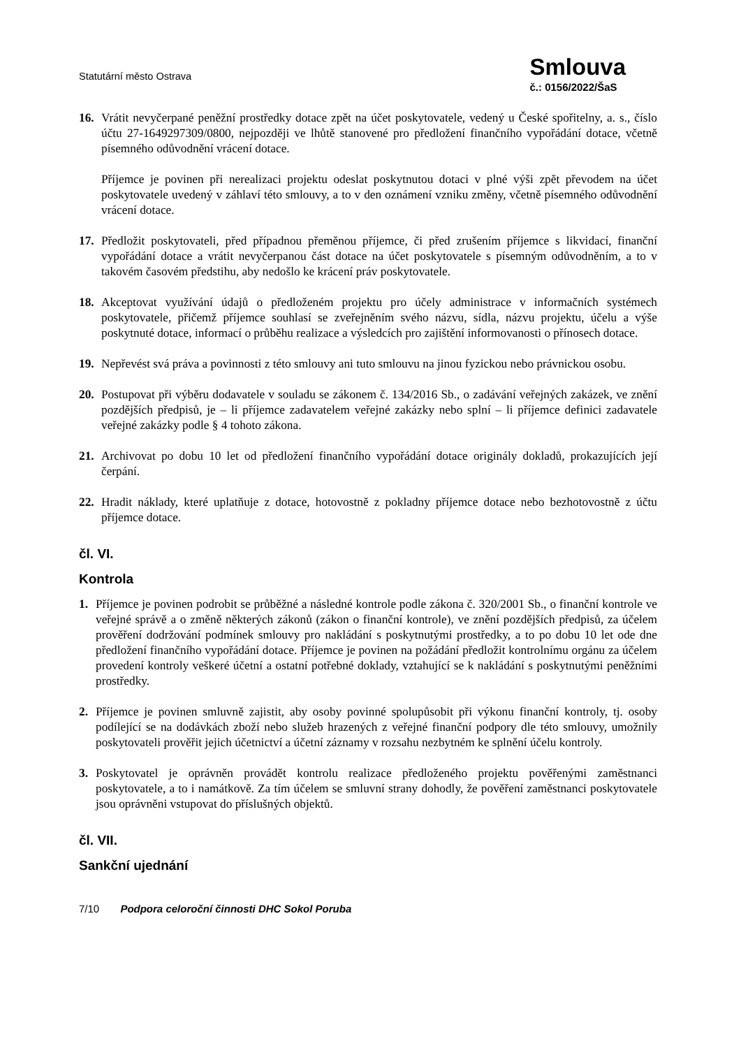Statutární město Ostrava
Smlouva
č.: 0156/2022/ŠaS
16. Vrátit nevyčerpané peněžní prostředky dotace zpět na účet poskytovatele, vedený u České spořitelny, a. s., číslo účtu 27-1649297309/0800, nejpozději ve lhůtě stanovené pro předložení finančního vypořádání dotace, včetně písemného odůvodnění vrácení dotace.
Příjemce je povinen při nerealizaci projektu odeslat poskytnutou dotaci v plné výši zpět převodem na účet poskytovatele uvedený v záhlaví této smlouvy, a to v den oznámení vzniku změny, včetně písemného odůvodnění vrácení dotace.
17. Předložit poskytovateli, před případnou přeměnou příjemce, či před zrušením příjemce s likvidací, finanční vypořádání dotace a vrátit nevyčerpanou část dotace na účet poskytovatele s písemným odůvodněním, a to v takovém časovém předstihu, aby nedošlo ke krácení práv poskytovatele.
18. Akceptovat využívání údajů o předloženém projektu pro účely administrace v informačních systémech poskytovatele, přičemž příjemce souhlasí se zveřejněním svého názvu, sídla, názvu projektu, účelu a výše poskytnuté dotace, informací o průběhu realizace a výsledcích pro zajištění informovanosti o přínosech dotace.
19. Nepřevést svá práva a povinnosti z této smlouvy ani tuto smlouvu na jinou fyzickou nebo právnickou osobu.
20. Postupovat při výběru dodavatele v souladu se zákonem č. 134/2016 Sb., o zadávání veřejných zakázek, ve znění pozdějších předpisů, je – li příjemce zadavatelem veřejné zakázky nebo splní – li příjemce definici zadavatele veřejné zakázky podle § 4 tohoto zákona.
21. Archivovat po dobu 10 let od předložení finančního vypořádání dotace originály dokladů, prokazujících její čerpání.
22. Hradit náklady, které uplatňuje z dotace, hotovostně z pokladny příjemce dotace nebo bezhotovostně z účtu příjemce dotace.
čl. VI.
Kontrola
1. Příjemce je povinen podrobit se průběžné a následné kontrole podle zákona č. 320/2001 Sb., o finanční kontrole ve veřejné správě a o změně některých zákonů (zákon o finanční kontrole), ve znění pozdějších předpisů, za účelem prověření dodržování podmínek smlouvy pro nakládání s poskytnutými prostředky, a to po dobu 10 let ode dne předložení finančního vypořádání dotace. Příjemce je povinen na požádání předložit kontrolnímu orgánu za účelem provedení kontroly veškeré účetní a ostatní potřebné doklady, vztahující se k nakládání s poskytnutými peněžními prostředky.
2. Příjemce je povinen smluvně zajistit, aby osoby povinné spolupůsobit při výkonu finanční kontroly, tj. osoby podílející se na dodávkách zboží nebo služeb hrazených z veřejné finanční podpory dle této smlouvy, umožnily poskytovateli prověřit jejich účetnictví a účetní záznamy v rozsahu nezbytném ke splnění účelu kontroly.
3. Poskytovatel je oprávněn provádět kontrolu realizace předloženého projektu pověřenými zaměstnanci poskytovatele, a to i namátkově. Za tím účelem se smluvní strany dohodly, že pověření zaměstnanci poskytovatele jsou oprávněni vstupovat do příslušných objektů.
čl. VII.
Sankční ujednání
7/10 Podpora celoroční činnosti DHC Sokol Poruba